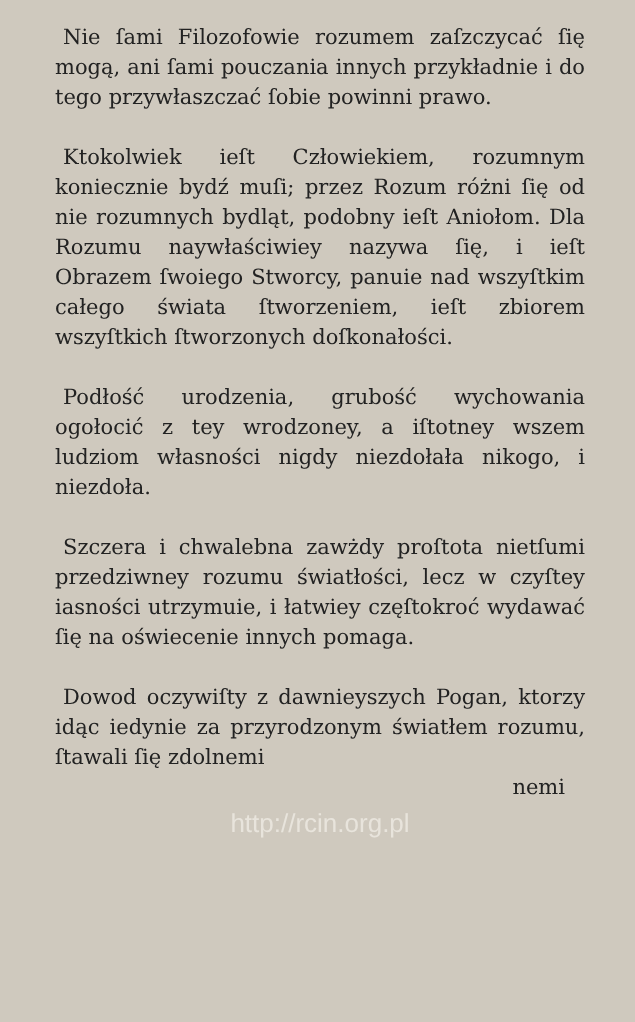Nie ſami Filozofowie rozumem zaſzczycać ſię mogą, ani ſami pouczania innych przykładnie i do tego przywłaszczać ſobie powinni prawo.
Ktokolwiek ieſt Człowiekiem, rozumnym koniecznie bydź muſi; przez Rozum różni ſię od nie rozumnych bydląt, podobny ieſt Aniołom. Dla Rozumu naywłaściwiey nazywa ſię, i ieſt Obrazem ſwoiego Stworcy, panuie nad wszyſtkim całego świata ſtworzeniem, ieſt zbiorem wszyſtkich ſtworzonych doſkonałości.
Podłość urodzenia, grubość wychowania ogołocić z tey wrodzoney, a iſtotney wszem ludziom własności nigdy niezdołała nikogo, i niezdoła.
Szczera i chwalebna zawżdy proſtota nietſumi przedziwney rozumu światłości, lecz w czyſtey iasności utrzymuie, i łatwiey częſtokroć wydawać ſię na oświecenie innych pomaga.
Dowod oczywiſty z dawnieyszych Pogan, ktorzy idąc iedynie za przyrodzonym światłem rozumu, ſtawali ſię zdolnemi
nemi
http://rcin.org.pl